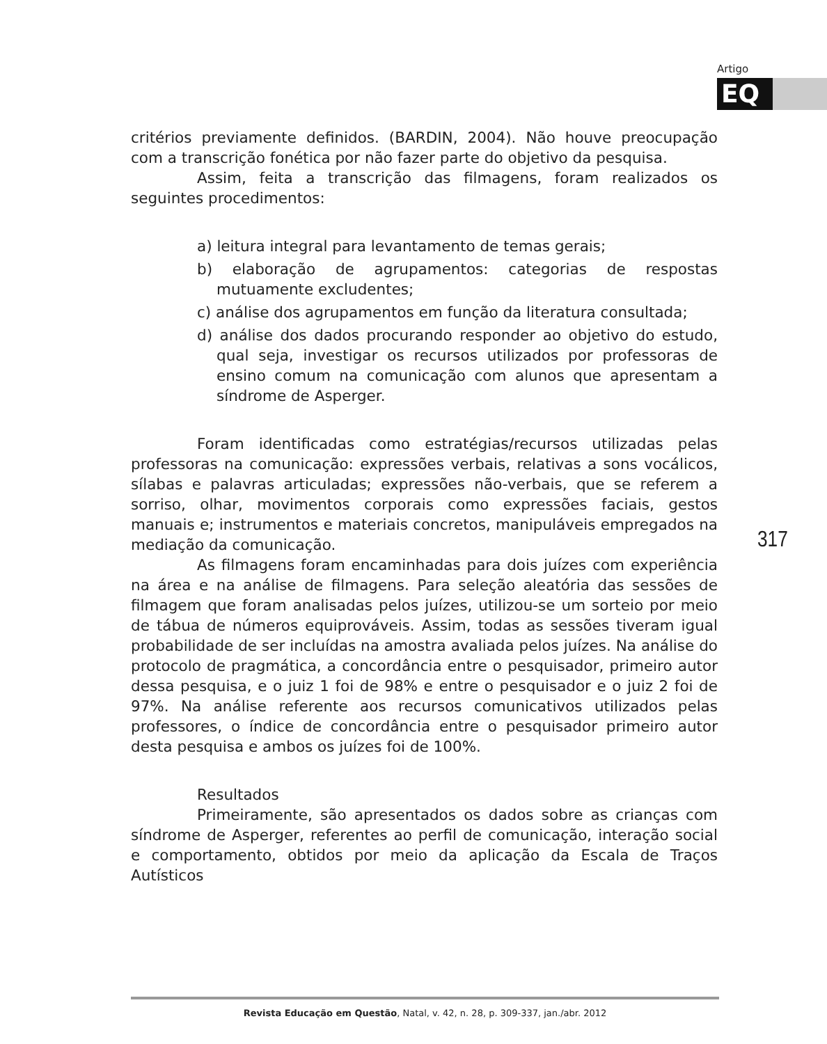Artigo
EQ
critérios previamente definidos. (BARDIN, 2004). Não houve preocupação com a transcrição fonética por não fazer parte do objetivo da pesquisa.
Assim, feita a transcrição das filmagens, foram realizados os seguintes procedimentos:
a) leitura integral para levantamento de temas gerais;
b) elaboração de agrupamentos: categorias de respostas mutuamente excludentes;
c) análise dos agrupamentos em função da literatura consultada;
d) análise dos dados procurando responder ao objetivo do estudo, qual seja, investigar os recursos utilizados por professoras de ensino comum na comunicação com alunos que apresentam a síndrome de Asperger.
Foram identificadas como estratégias/recursos utilizadas pelas professoras na comunicação: expressões verbais, relativas a sons vocálicos, sílabas e palavras articuladas; expressões não-verbais, que se referem a sorriso, olhar, movimentos corporais como expressões faciais, gestos manuais e; instrumentos e materiais concretos, manipuláveis empregados na mediação da comunicação.
As filmagens foram encaminhadas para dois juízes com experiência na área e na análise de filmagens. Para seleção aleatória das sessões de filmagem que foram analisadas pelos juízes, utilizou-se um sorteio por meio de tábua de números equiprováveis. Assim, todas as sessões tiveram igual probabilidade de ser incluídas na amostra avaliada pelos juízes. Na análise do protocolo de pragmática, a concordância entre o pesquisador, primeiro autor dessa pesquisa, e o juiz 1 foi de 98% e entre o pesquisador e o juiz 2 foi de 97%. Na análise referente aos recursos comunicativos utilizados pelas professores, o índice de concordância entre o pesquisador primeiro autor desta pesquisa e ambos os juízes foi de 100%.
Resultados
Primeiramente, são apresentados os dados sobre as crianças com síndrome de Asperger, referentes ao perfil de comunicação, interação social e comportamento, obtidos por meio da aplicação da Escala de Traços Autísticos
317
Revista Educação em Questão, Natal, v. 42, n. 28, p. 309-337, jan./abr. 2012